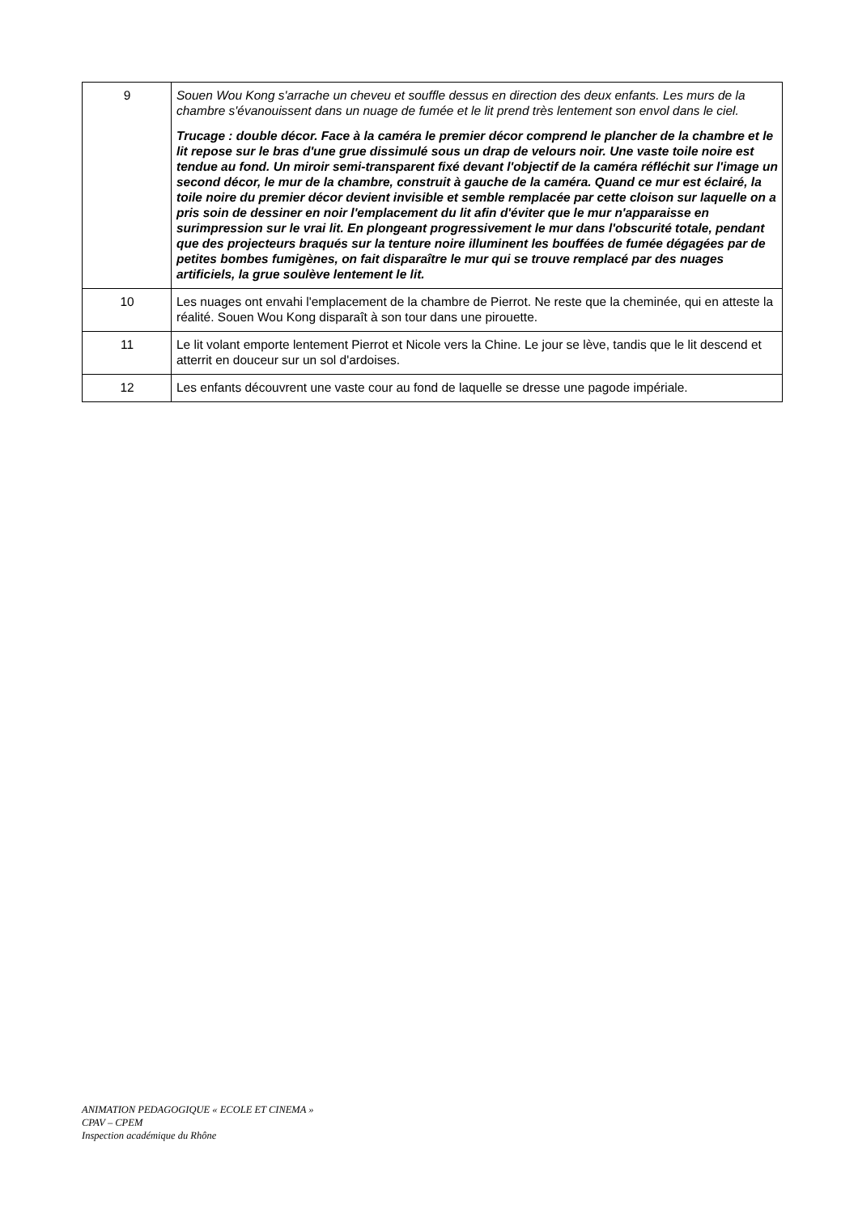| 9 | Souen Wou Kong s'arrache un cheveu et souffle dessus en direction des deux enfants. Les murs de la chambre s'évanouissent dans un nuage de fumée et le lit prend très lentement son envol dans le ciel. Trucage : double décor. Face à la caméra le premier décor comprend le plancher de la chambre et le lit repose sur le bras d'une grue dissimulé sous un drap de velours noir. Une vaste toile noire est tendue au fond. Un miroir semi-transparent fixé devant l'objectif de la caméra réfléchit sur l'image un second décor, le mur de la chambre, construit à gauche de la caméra. Quand ce mur est éclairé, la toile noire du premier décor devient invisible et semble remplacée par cette cloison sur laquelle on a pris soin de dessiner en noir l'emplacement du lit afin d'éviter que le mur n'apparaisse en surimpression sur le vrai lit. En plongeant progressivement le mur dans l'obscurité totale, pendant que des projecteurs braqués sur la tenture noire illuminent les bouffées de fumée dégagées par de petites bombes fumigènes, on fait disparaître le mur qui se trouve remplacé par des nuages artificiels, la grue soulève lentement le lit. |
| 10 | Les nuages ont envahi l'emplacement de la chambre de Pierrot. Ne reste que la cheminée, qui en atteste la réalité. Souen Wou Kong disparaît à son tour dans une pirouette. |
| 11 | Le lit volant emporte lentement Pierrot et Nicole vers la Chine. Le jour se lève, tandis que le lit descend et atterrit en douceur sur un sol d'ardoises. |
| 12 | Les enfants découvrent une vaste cour au fond de laquelle se dresse une pagode impériale. |
ANIMATION PEDAGOGIQUE « ECOLE ET CINEMA »
CPAV – CPEM
Inspection académique du Rhône